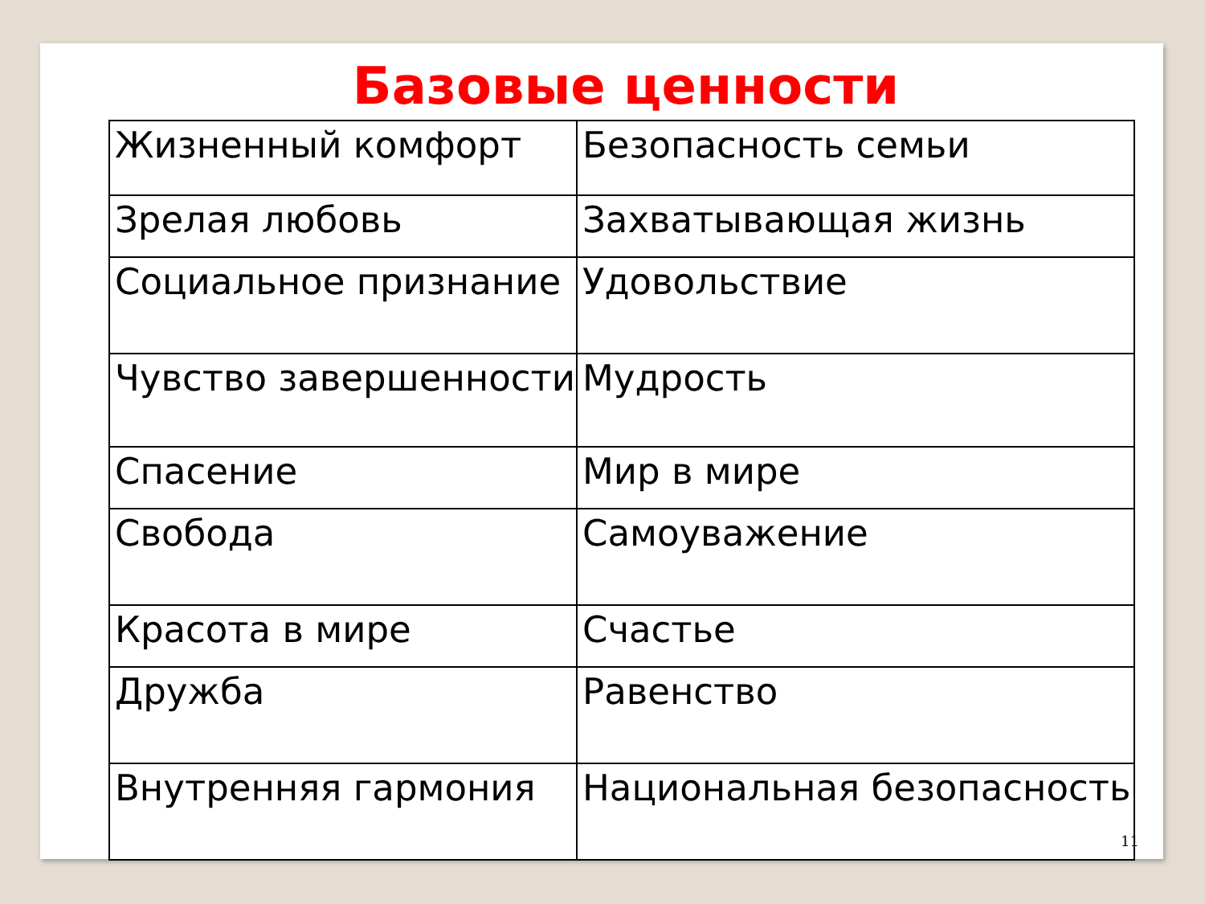Базовые ценности
| Жизненный комфорт | Безопасность семьи |
| Зрелая любовь | Захватывающая жизнь |
| Социальное признание | Удовольствие |
| Чувство завершенности | Мудрость |
| Спасение | Мир в мире |
| Свобода | Самоуважение |
| Красота в мире | Счастье |
| Дружба | Равенство |
| Внутренняя гармония | Национальная безопасность |
11